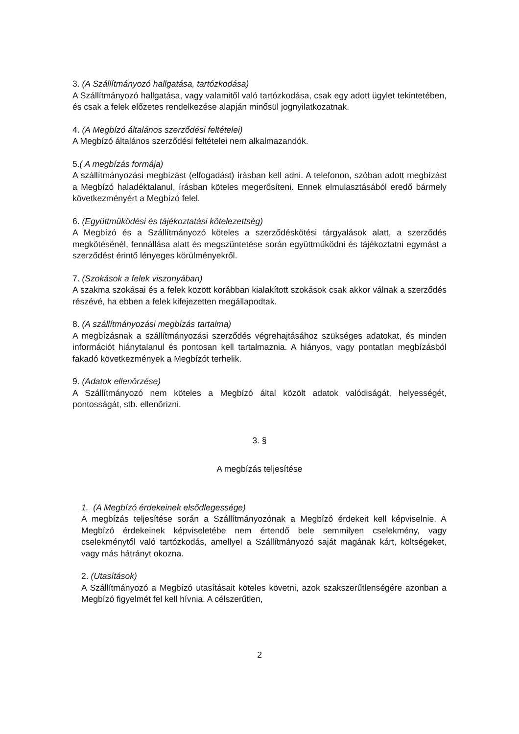3. (A Szállítmányozó hallgatása, tartózkodása)
A Szállítmányozó hallgatása, vagy valamitől való tartózkodása, csak egy adott ügylet tekintetében, és csak a felek előzetes rendelkezése alapján minősül jognyilatkozatnak.
4. (A Megbízó általános szerződési feltételei)
A Megbízó általános szerződési feltételei nem alkalmazandók.
5.( A megbízás formája)
A szállítmányozási megbízást (elfogadást) írásban kell adni. A telefonon, szóban adott megbízást a Megbízó haladéktalanul, írásban köteles megerősíteni. Ennek elmulasztásából eredő bármely következményért a Megbízó felel.
6. (Együttműködési és tájékoztatási kötelezettség)
A Megbízó és a Szállítmányozó köteles a szerződéskötési tárgyalások alatt, a szerződés megkötésénél, fennállása alatt és megszüntetése során együttműködni és tájékoztatni egymást a szerződést érintő lényeges körülményekről.
7. (Szokások a felek viszonyában)
A szakma szokásai és a felek között korábban kialakított szokások csak akkor válnak a szerződés részévé, ha ebben a felek kifejezetten megállapodtak.
8. (A szállítmányozási megbízás tartalma)
A megbízásnak a szállítmányozási szerződés végrehajtásához szükséges adatokat, és minden információt hiánytalanul és pontosan kell tartalmaznia. A hiányos, vagy pontatlan megbízásból fakadó következmények a Megbízót terhelik.
9. (Adatok ellenőrzése)
A Szállítmányozó nem köteles a Megbízó által közölt adatok valódiságát, helyességét, pontosságát, stb. ellenőrizni.
3. §
A megbízás teljesítése
1. (A Megbízó érdekeinek elsődlegessége)
A megbízás teljesítése során a Szállítmányozónak a Megbízó érdekeit kell képviselnie. A Megbízó érdekeinek képviseletébe nem értendő bele semmilyen cselekmény, vagy cselekménytől való tartózkodás, amellyel a Szállítmányozó saját magának kárt, költségeket, vagy más hátrányt okozna.
2. (Utasítások)
A Szállítmányozó a Megbízó utasításait köteles követni, azok szakszerűtlenségére azonban a Megbízó figyelmét fel kell hívnia. A célszerűtlen,
2